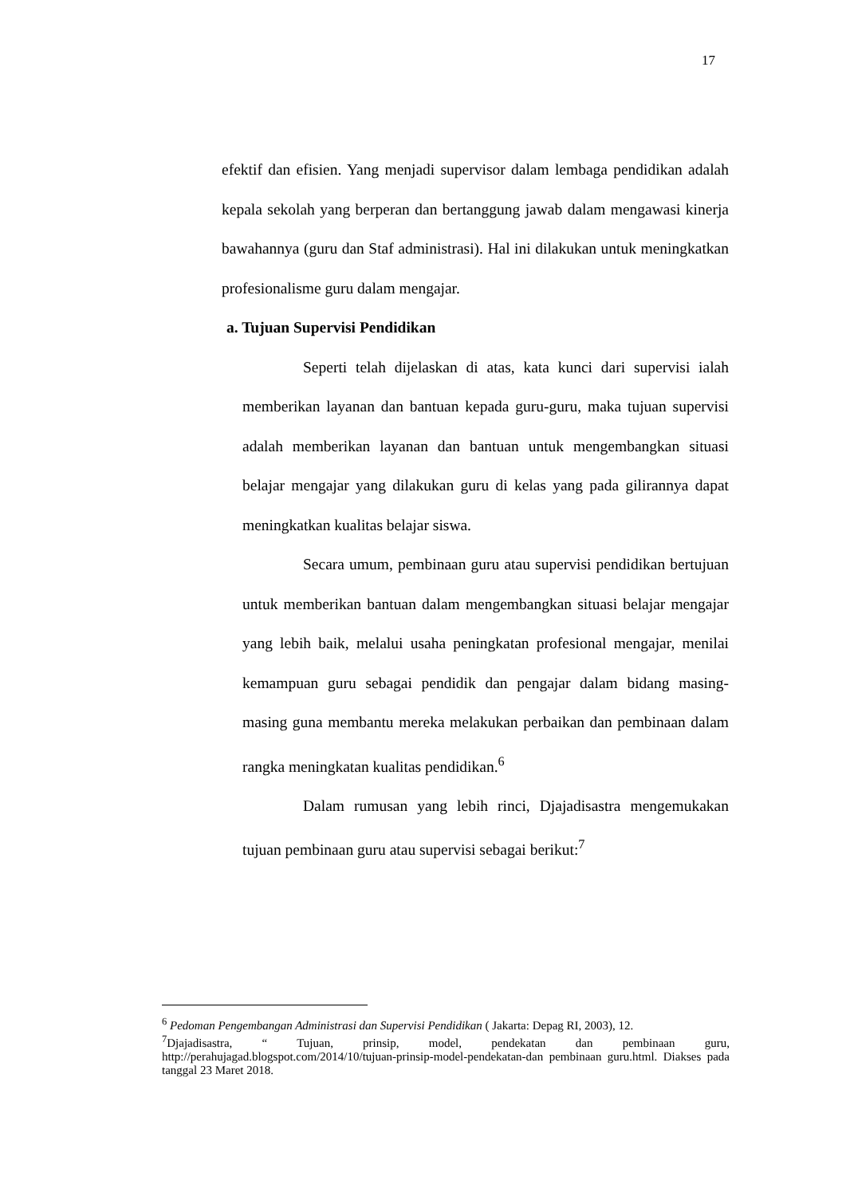17
efektif dan efisien. Yang menjadi supervisor dalam lembaga pendidikan adalah kepala sekolah yang berperan dan bertanggung jawab dalam mengawasi kinerja bawahannya (guru dan Staf administrasi). Hal ini dilakukan untuk meningkatkan profesionalisme guru dalam mengajar.
a. Tujuan Supervisi Pendidikan
Seperti telah dijelaskan di atas, kata kunci dari supervisi ialah memberikan layanan dan bantuan kepada guru-guru, maka tujuan supervisi adalah memberikan layanan dan bantuan untuk mengembangkan situasi belajar mengajar yang dilakukan guru di kelas yang pada gilirannya dapat meningkatkan kualitas belajar siswa.
Secara umum, pembinaan guru atau supervisi pendidikan bertujuan untuk memberikan bantuan dalam mengembangkan situasi belajar mengajar yang lebih baik, melalui usaha peningkatan profesional mengajar, menilai kemampuan guru sebagai pendidik dan pengajar dalam bidang masing-masing guna membantu mereka melakukan perbaikan dan pembinaan dalam rangka meningkatan kualitas pendidikan.<sup>6</sup>
Dalam rumusan yang lebih rinci, Djajadisastra mengemukakan tujuan pembinaan guru atau supervisi sebagai berikut:<sup>7</sup>
<sup>6</sup> Pedoman Pengembangan Administrasi dan Supervisi Pendidikan ( Jakarta: Depag RI, 2003), 12.
<sup>7</sup> Djajadisastra, “ Tujuan, prinsip, model, pendekatan dan pembinaan guru, http://perahujagad.blogspot.com/2014/10/tujuan-prinsip-model-pendekatan-dan pembinaan guru.html. Diakses pada tanggal 23 Maret 2018.